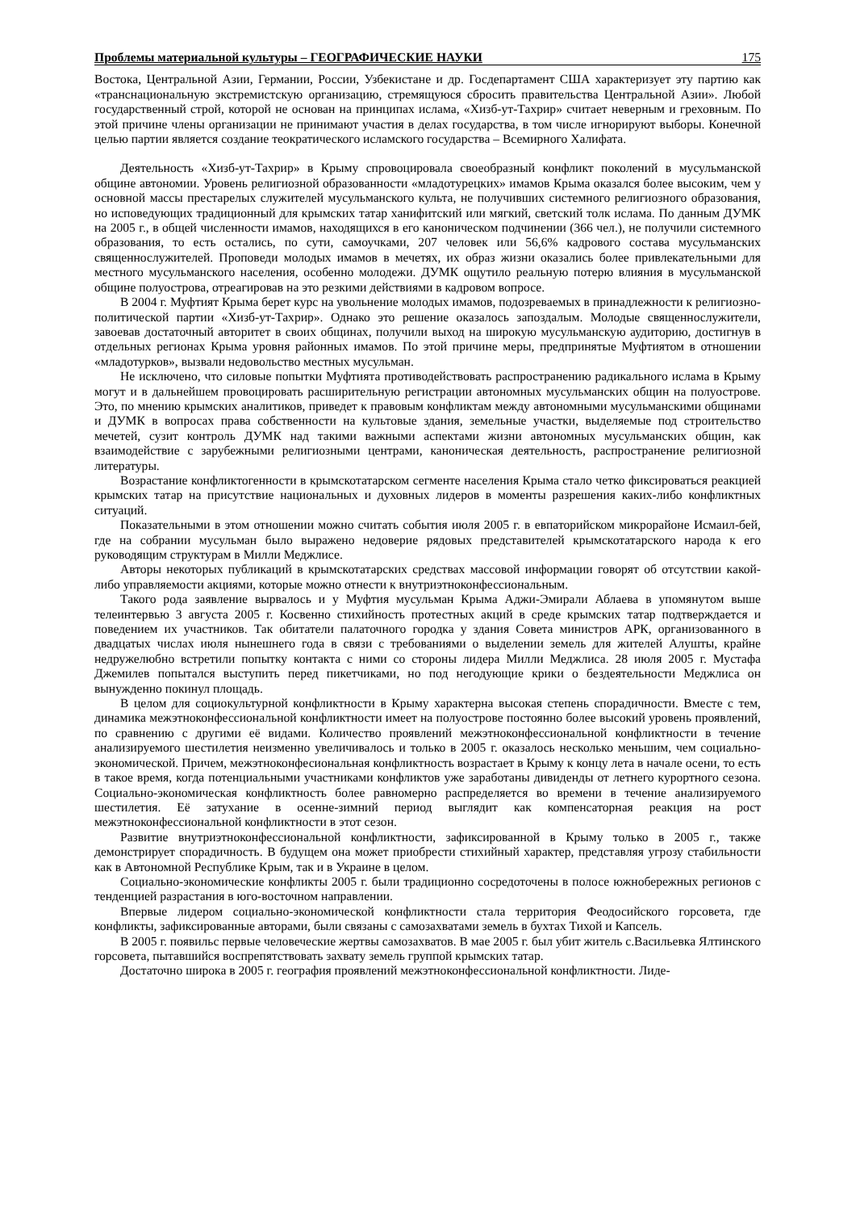Проблемы материальной культуры – ГЕОГРАФИЧЕСКИЕ НАУКИ 175
Востока, Центральной Азии, Германии, России, Узбекистане и др. Госдепартамент США характеризует эту партию как «транснациональную экстремистскую организацию, стремящуюся сбросить правительства Центральной Азии». Любой государственный строй, которой не основан на принципах ислама, «Хизб-ут-Тахрир» считает неверным и греховным. По этой причине члены организации не принимают участия в делах государства, в том числе игнорируют выборы. Конечной целью партии является создание теократического исламского государства – Всемирного Халифата.
Деятельность «Хизб-ут-Тахрир» в Крыму спровоцировала своеобразный конфликт поколений в мусульманской общине автономии. Уровень религиозной образованности «младотурецких» имамов Крыма оказался более высоким, чем у основной массы престарелых служителей мусульманского культа, не получивших системного религиозного образования, но исповедующих традиционный для крымских татар ханифитский или мягкий, светский толк ислама. По данным ДУМК на 2005 г., в общей численности имамов, находящихся в его каноническом подчинении (366 чел.), не получили системного образования, то есть остались, по сути, самоучками, 207 человек или 56,6% кадрового состава мусульманских священнослужителей. Проповеди молодых имамов в мечетях, их образ жизни оказались более привлекательными для местного мусульманского населения, особенно молодежи. ДУМК ощутило реальную потерю влияния в мусульманской общине полуострова, отреагировав на это резкими действиями в кадровом вопросе.
В 2004 г. Муфтият Крыма берет курс на увольнение молодых имамов, подозреваемых в принадлежности к религиозно-политической партии «Хизб-ут-Тахрир». Однако это решение оказалось запоздалым. Молодые священнослужители, завоевав достаточный авторитет в своих общинах, получили выход на широкую мусульманскую аудиторию, достигнув в отдельных регионах Крыма уровня районных имамов. По этой причине меры, предпринятые Муфтиятом в отношении «младотурков», вызвали недовольство местных мусульман.
Не исключено, что силовые попытки Муфтията противодействовать распространению радикального ислама в Крыму могут и в дальнейшем провоцировать расширительную регистрации автономных мусульманских общин на полуострове. Это, по мнению крымских аналитиков, приведет к правовым конфликтам между автономными мусульманскими общинами и ДУМК в вопросах права собственности на культовые здания, земельные участки, выделяемые под строительство мечетей, сузит контроль ДУМК над такими важными аспектами жизни автономных мусульманских общин, как взаимодействие с зарубежными религиозными центрами, каноническая деятельность, распространение религиозной литературы.
Возрастание конфликтогенности в крымскотатарском сегменте населения Крыма стало четко фиксироваться реакцией крымских татар на присутствие национальных и духовных лидеров в моменты разрешения каких-либо конфликтных ситуаций.
Показательными в этом отношении можно считать события июля 2005 г. в евпаторийском микрорайоне Исмаил-бей, где на собрании мусульман было выражено недоверие рядовых представителей крымскотатарского народа к его руководящим структурам в Милли Меджлисе.
Авторы некоторых публикаций в крымскотатарских средствах массовой информации говорят об отсутствии какой-либо управляемости акциями, которые можно отнести к внутриэтноконфессиональным.
Такого рода заявление вырвалось и у Муфтия мусульман Крыма Аджи-Эмирали Аблаева в упомянутом выше телеинтервью 3 августа 2005 г. Косвенно стихийность протестных акций в среде крымских татар подтверждается и поведением их участников. Так обитатели палаточного городка у здания Совета министров АРК, организованного в двадцатых числах июля нынешнего года в связи с требованиями о выделении земель для жителей Алушты, крайне недружелюбно встретили попытку контакта с ними со стороны лидера Милли Меджлиса. 28 июля 2005 г. Мустафа Джемилев попытался выступить перед пикетчиками, но под негодующие крики о бездеятельности Меджлиса он вынужденно покинул площадь.
В целом для социокультурной конфликтности в Крыму характерна высокая степень спорадичности. Вместе с тем, динамика межэтноконфессиональной конфликтности имеет на полуострове постоянно более высокий уровень проявлений, по сравнению с другими её видами. Количество проявлений межэтноконфессиональной конфликтности в течение анализируемого шестилетия неизменно увеличивалось и только в 2005 г. оказалось несколько меньшим, чем социально-экономической. Причем, межэтноконфесиональная конфликтность возрастает в Крыму к концу лета в начале осени, то есть в такое время, когда потенциальными участниками конфликтов уже заработаны дивиденды от летнего курортного сезона. Социально-экономическая конфликтность более равномерно распределяется во времени в течение анализируемого шестилетия. Её затухание в осенне-зимний период выглядит как компенсаторная реакция на рост межэтноконфессиональной конфликтности в этот сезон.
Развитие внутриэтноконфессиональной конфликтности, зафиксированной в Крыму только в 2005 г., также демонстрирует спорадичность. В будущем она может приобрести стихийный характер, представляя угрозу стабильности как в Автономной Республике Крым, так и в Украине в целом.
Социально-экономические конфликты 2005 г. были традиционно сосредоточены в полосе южнобережных регионов с тенденцией разрастания в юго-восточном направлении.
Впервые лидером социально-экономической конфликтности стала территория Феодосийского горсовета, где конфликты, зафиксированные авторами, были связаны с самозахватами земель в бухтах Тихой и Капсель.
В 2005 г. появильс первые человеческие жертвы самозахватов. В мае 2005 г. был убит житель с.Васильевка Ялтинского горсовета, пытавшийся воспрепятствовать захвату земель группой крымских татар.
Достаточно широка в 2005 г. география проявлений межэтноконфессиональной конфликтности. Лиде-